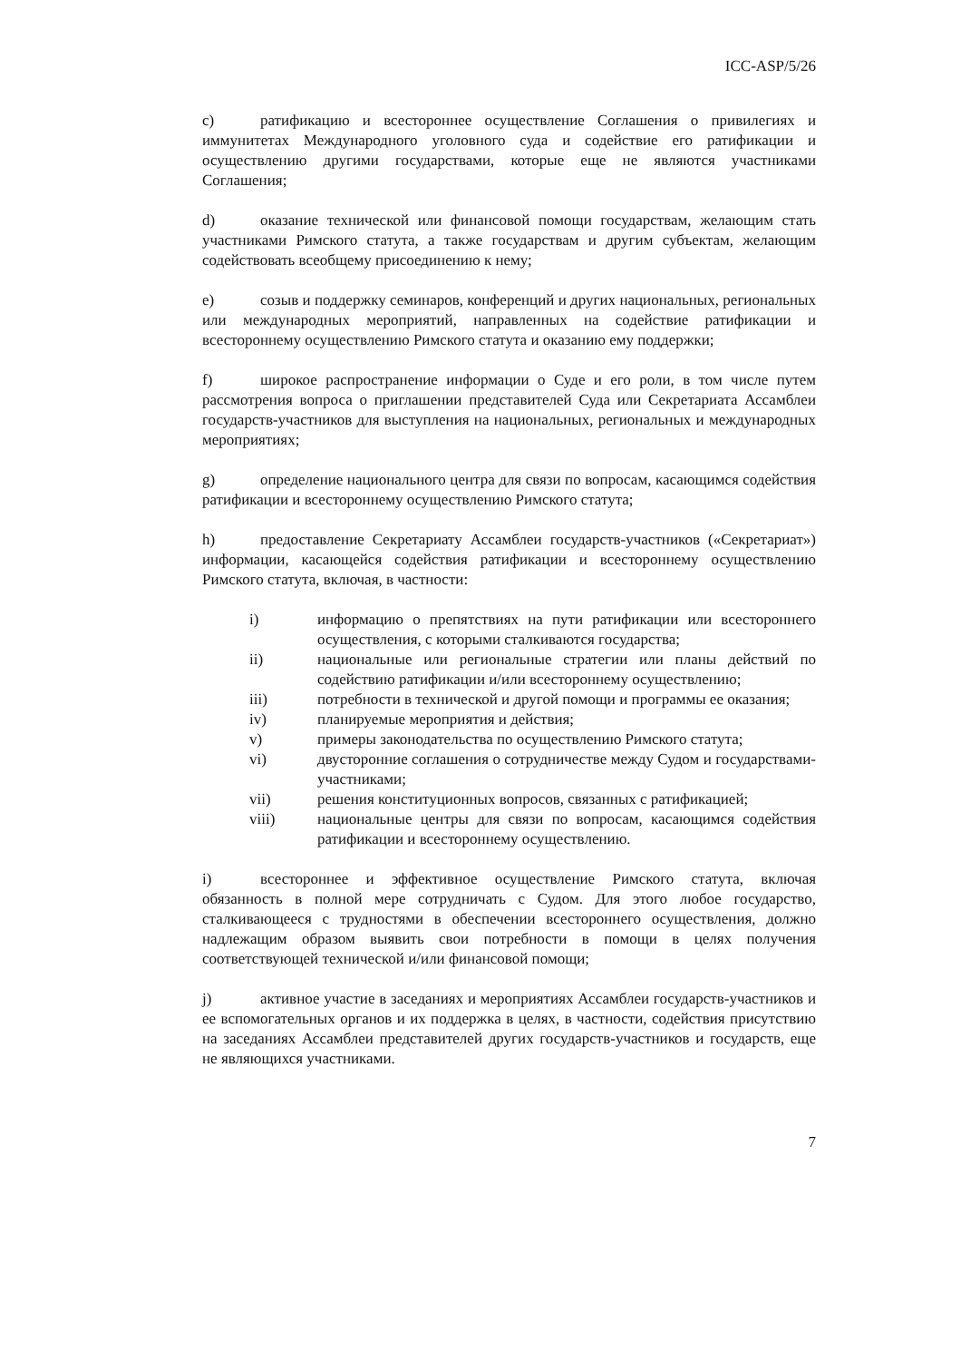ICC-ASP/5/26
c) ратификацию и всестороннее осуществление Соглашения о привилегиях и иммунитетах Международного уголовного суда и содействие его ратификации и осуществлению другими государствами, которые еще не являются участниками Соглашения;
d) оказание технической или финансовой помощи государствам, желающим стать участниками Римского статута, а также государствам и другим субъектам, желающим содействовать всеобщему присоединению к нему;
e) созыв и поддержку семинаров, конференций и других национальных, региональных или международных мероприятий, направленных на содействие ратификации и всестороннему осуществлению Римского статута и оказанию ему поддержки;
f) широкое распространение информации о Суде и его роли, в том числе путем рассмотрения вопроса о приглашении представителей Суда или Секретариата Ассамблеи государств-участников для выступления на национальных, региональных и международных мероприятиях;
g) определение национального центра для связи по вопросам, касающимся содействия ратификации и всестороннему осуществлению Римского статута;
h) предоставление Секретариату Ассамблеи государств-участников («Секретариат») информации, касающейся содействия ратификации и всестороннему осуществлению Римского статута, включая, в частности:
i) информацию о препятствиях на пути ратификации или всестороннего осуществления, с которыми сталкиваются государства;
ii) национальные или региональные стратегии или планы действий по содействию ратификации и/или всестороннему осуществлению;
iii) потребности в технической и другой помощи и программы ее оказания;
iv) планируемые мероприятия и действия;
v) примеры законодательства по осуществлению Римского статута;
vi) двусторонние соглашения о сотрудничестве между Судом и государствами-участниками;
vii) решения конституционных вопросов, связанных с ратификацией;
viii) национальные центры для связи по вопросам, касающимся содействия ратификации и всестороннему осуществлению.
i) всестороннее и эффективное осуществление Римского статута, включая обязанность в полной мере сотрудничать с Судом. Для этого любое государство, сталкивающееся с трудностями в обеспечении всестороннего осуществления, должно надлежащим образом выявить свои потребности в помощи в целях получения соответствующей технической и/или финансовой помощи;
j) активное участие в заседаниях и мероприятиях Ассамблеи государств-участников и ее вспомогательных органов и их поддержка в целях, в частности, содействия присутствию на заседаниях Ассамблеи представителей других государств-участников и государств, еще не являющихся участниками.
7